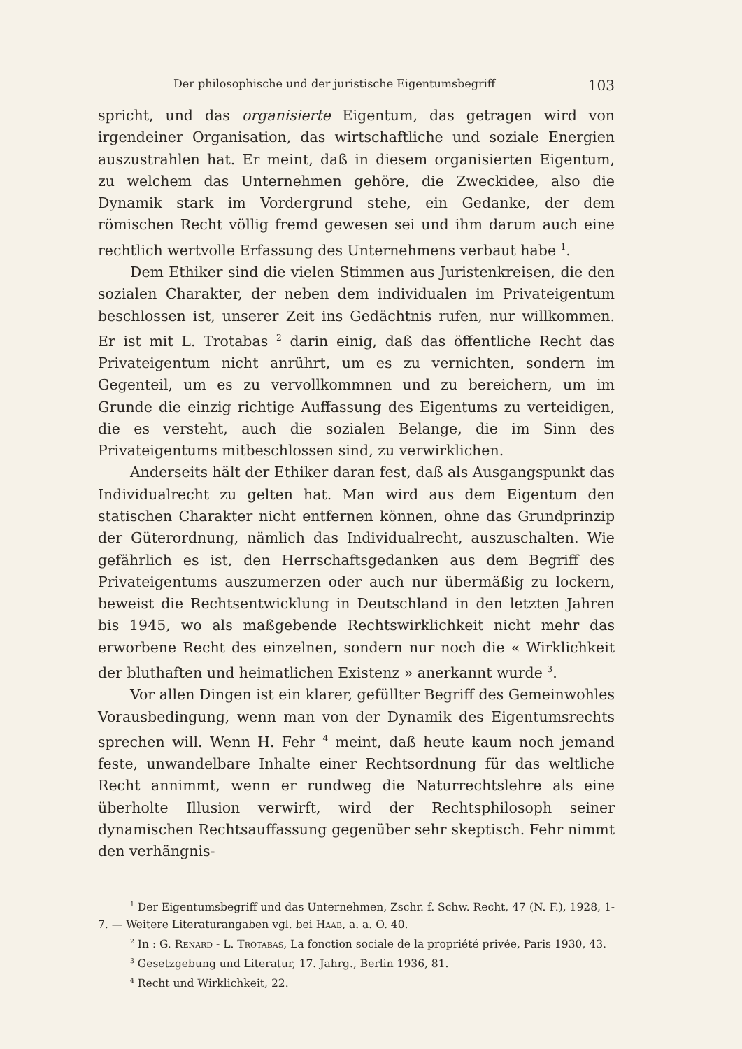Der philosophische und der juristische Eigentumsbegriff 103
spricht, und das organisierte Eigentum, das getragen wird von irgendeiner Organisation, das wirtschaftliche und soziale Energien auszustrahlen hat. Er meint, daß in diesem organisierten Eigentum, zu welchem das Unternehmen gehöre, die Zweckidee, also die Dynamik stark im Vordergrund stehe, ein Gedanke, der dem römischen Recht völlig fremd gewesen sei und ihm darum auch eine rechtlich wertvolle Erfassung des Unternehmens verbaut habe <sup>1</sup>.
Dem Ethiker sind die vielen Stimmen aus Juristenkreisen, die den sozialen Charakter, der neben dem individualen im Privateigentum beschlossen ist, unserer Zeit ins Gedächtnis rufen, nur willkommen. Er ist mit L. Trotabas <sup>2</sup> darin einig, daß das öffentliche Recht das Privateigentum nicht anrührt, um es zu vernichten, sondern im Gegenteil, um es zu vervollkommnen und zu bereichern, um im Grunde die einzig richtige Auffassung des Eigentums zu verteidigen, die es versteht, auch die sozialen Belange, die im Sinn des Privateigentums mitbeschlossen sind, zu verwirklichen.
Anderseits hält der Ethiker daran fest, daß als Ausgangspunkt das Individualrecht zu gelten hat. Man wird aus dem Eigentum den statischen Charakter nicht entfernen können, ohne das Grundprinzip der Güterordnung, nämlich das Individualrecht, auszuschalten. Wie gefährlich es ist, den Herrschaftsgedanken aus dem Begriff des Privateigentums auszumerzen oder auch nur übermäßig zu lockern, beweist die Rechtsentwicklung in Deutschland in den letzten Jahren bis 1945, wo als maßgebende Rechtswirklichkeit nicht mehr das erworbene Recht des einzelnen, sondern nur noch die « Wirklichkeit der bluthaften und heimatlichen Existenz » anerkannt wurde <sup>3</sup>.
Vor allen Dingen ist ein klarer, gefüllter Begriff des Gemeinwohles Vorausbedingung, wenn man von der Dynamik des Eigentumsrechts sprechen will. Wenn H. Fehr <sup>4</sup> meint, daß heute kaum noch jemand feste, unwandelbare Inhalte einer Rechtsordnung für das weltliche Recht annimmt, wenn er rundweg die Naturrechtslehre als eine überholte Illusion verwirft, wird der Rechtsphilosoph seiner dynamischen Rechtsauffassung gegenüber sehr skeptisch. Fehr nimmt den verhängnis-
<sup>1</sup> Der Eigentumsbegriff und das Unternehmen, Zschr. f. Schw. Recht, 47 (N. F.), 1928, 1-7. — Weitere Literaturangaben vgl. bei Haab, a. a. O. 40.
<sup>2</sup> In : G. Renard - L. Trotabas, La fonction sociale de la propriété privée, Paris 1930, 43.
<sup>3</sup> Gesetzgebung und Literatur, 17. Jahrg., Berlin 1936, 81.
<sup>4</sup> Recht und Wirklichkeit, 22.